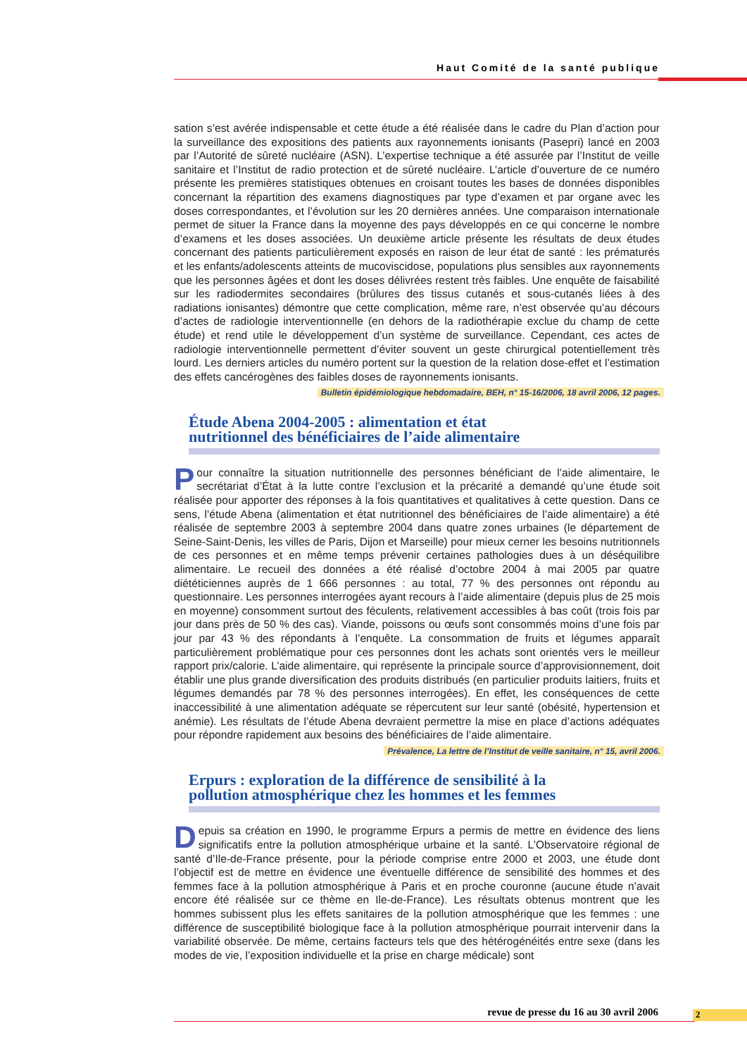Haut Comité de la santé publique
sation s’est avérée indispensable et cette étude a été réalisée dans le cadre du Plan d’action pour la surveillance des expositions des patients aux rayonnements ionisants (Pasepri) lancé en 2003 par l’Autorité de sûreté nucléaire (ASN). L’expertise technique a été assurée par l’Institut de veille sanitaire et l’Institut de radio protection et de sûreté nucléaire. L’article d’ouverture de ce numéro présente les premières statistiques obtenues en croisant toutes les bases de données disponibles concernant la répartition des examens diagnostiques par type d’examen et par organe avec les doses correspondantes, et l’évolution sur les 20 dernières années. Une comparaison internationale permet de situer la France dans la moyenne des pays développés en ce qui concerne le nombre d’examens et les doses associées. Un deuxième article présente les résultats de deux études concernant des patients particulièrement exposés en raison de leur état de santé : les prématurés et les enfants/adolescents atteints de mucoviscidose, populations plus sensibles aux rayonnements que les personnes âgées et dont les doses délivrées restent très faibles. Une enquête de faisabilité sur les radiodermites secondaires (brûlures des tissus cutanés et sous-cutanés liées à des radiations ionisantes) démontre que cette complication, même rare, n’est observée qu’au décours d’actes de radiologie interventionnelle (en dehors de la radiothérapie exclue du champ de cette étude) et rend utile le développement d’un système de surveillance. Cependant, ces actes de radiologie interventionnelle permettent d’éviter souvent un geste chirurgical potentiellement très lourd. Les derniers articles du numéro portent sur la question de la relation dose-effet et l’estimation des effets cancérogènes des faibles doses de rayonnements ionisants.
Bulletin épidémiologique hebdomadaire, BEH, n° 15-16/2006, 18 avril 2006, 12 pages.
Étude Abena 2004-2005 : alimentation et état
nutritionnel des bénéficiaires de l’aide alimentaire
Pour connaître la situation nutritionnelle des personnes bénéficiant de l’aide alimentaire, le secrétariat d’État à la lutte contre l’exclusion et la précarité a demandé qu’une étude soit réalisée pour apporter des réponses à la fois quantitatives et qualitatives à cette question. Dans ce sens, l’étude Abena (alimentation et état nutritionnel des bénéficiaires de l’aide alimentaire) a été réalisée de septembre 2003 à septembre 2004 dans quatre zones urbaines (le département de Seine-Saint-Denis, les villes de Paris, Dijon et Marseille) pour mieux cerner les besoins nutritionnels de ces personnes et en même temps prévenir certaines pathologies dues à un déséquilibre alimentaire. Le recueil des données a été réalisé d’octobre 2004 à mai 2005 par quatre diététiciennes auprès de 1 666 personnes : au total, 77 % des personnes ont répondu au questionnaire. Les personnes interrogées ayant recours à l’aide alimentaire (depuis plus de 25 mois en moyenne) consomment surtout des féculents, relativement accessibles à bas coût (trois fois par jour dans près de 50 % des cas). Viande, poissons ou œufs sont consommés moins d’une fois par jour par 43 % des répondants à l’enquête. La consommation de fruits et légumes apparaît particulièrement problématique pour ces personnes dont les achats sont orientés vers le meilleur rapport prix/calorie. L’aide alimentaire, qui représente la principale source d’approvisionnement, doit établir une plus grande diversification des produits distribués (en particulier produits laitiers, fruits et légumes demandés par 78 % des personnes interrogées). En effet, les conséquences de cette inaccessibilité à une alimentation adéquate se répercutent sur leur santé (obésité, hypertension et anémie). Les résultats de l’étude Abena devraient permettre la mise en place d’actions adéquates pour répondre rapidement aux besoins des bénéficiaires de l’aide alimentaire.
Prévalence, La lettre de l’Institut de veille sanitaire, n° 15, avril 2006.
Erpurs : exploration de la différence de sensibilité à la
pollution atmosphérique chez les hommes et les femmes
Depuis sa création en 1990, le programme Erpurs a permis de mettre en évidence des liens significatifs entre la pollution atmosphérique urbaine et la santé. L’Observatoire régional de santé d’Ile-de-France présente, pour la période comprise entre 2000 et 2003, une étude dont l’objectif est de mettre en évidence une éventuelle différence de sensibilité des hommes et des femmes face à la pollution atmosphérique à Paris et en proche couronne (aucune étude n’avait encore été réalisée sur ce thème en Ile-de-France). Les résultats obtenus montrent que les hommes subissent plus les effets sanitaires de la pollution atmosphérique que les femmes : une différence de susceptibilité biologique face à la pollution atmosphérique pourrait intervenir dans la variabilité observée. De même, certains facteurs tels que des hétérogénéités entre sexe (dans les modes de vie, l’exposition individuelle et la prise en charge médicale) sont
revue de presse du 16 au 30 avril 2006 2